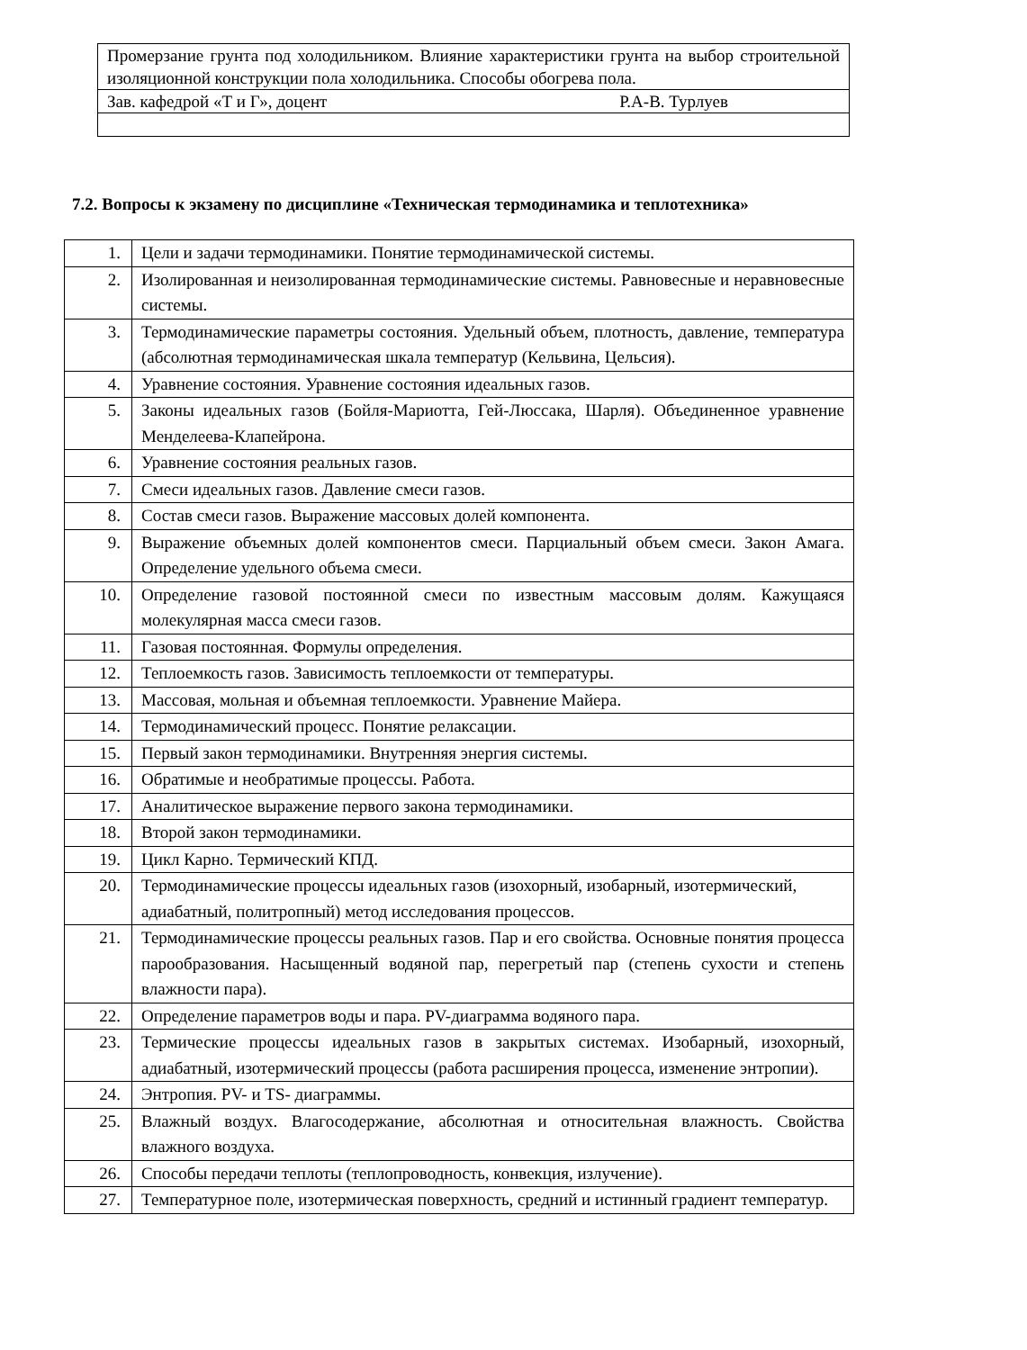| Промерзание грунта под холодильником. Влияние характеристики грунта на выбор строительной изоляционной конструкции пола холодильника. Способы обогрева пола. |
| Зав. кафедрой «Т и Г», доцент Р.А-В. Турлуев |
7.2. Вопросы к экзамену по дисциплине «Техническая термодинамика и теплотехника»
| 1. | Цели и задачи термодинамики. Понятие термодинамической системы. |
| 2. | Изолированная и неизолированная термодинамические системы. Равновесные и неравновесные системы. |
| 3. | Термодинамические параметры состояния. Удельный объем, плотность, давление, температура (абсолютная термодинамическая шкала температур (Кельвина, Цельсия). |
| 4. | Уравнение состояния. Уравнение состояния идеальных газов. |
| 5. | Законы идеальных газов (Бойля-Мариотта, Гей-Люссака, Шарля). Объединенное уравнение Менделеева-Клапейрона. |
| 6. | Уравнение состояния реальных газов. |
| 7. | Смеси идеальных газов. Давление смеси газов. |
| 8. | Состав смеси газов. Выражение массовых долей компонента. |
| 9. | Выражение объемных долей компонентов смеси. Парциальный объем смеси. Закон Амага. Определение удельного объема смеси. |
| 10. | Определение газовой постоянной смеси по известным массовым долям. Кажущаяся молекулярная масса смеси газов. |
| 11. | Газовая постоянная. Формулы определения. |
| 12. | Теплоемкость газов. Зависимость теплоемкости от температуры. |
| 13. | Массовая, мольная и объемная теплоемкости. Уравнение Майера. |
| 14. | Термодинамический процесс. Понятие релаксации. |
| 15. | Первый закон термодинамики. Внутренняя энергия системы. |
| 16. | Обратимые и необратимые процессы. Работа. |
| 17. | Аналитическое выражение первого закона термодинамики. |
| 18. | Второй закон термодинамики. |
| 19. | Цикл Карно. Термический КПД. |
| 20. | Термодинамические процессы идеальных газов (изохорный, изобарный, изотермический, адиабатный, политропный) метод исследования процессов. |
| 21. | Термодинамические процессы реальных газов. Пар и его свойства. Основные понятия процесса парообразования. Насыщенный водяной пар, перегретый пар (степень сухости и степень влажности пара). |
| 22. | Определение параметров воды и пара. PV-диаграмма водяного пара. |
| 23. | Термические процессы идеальных газов в закрытых системах. Изобарный, изохорный, адиабатный, изотермический процессы (работа расширения процесса, изменение энтропии). |
| 24. | Энтропия. PV- и TS- диаграммы. |
| 25. | Влажный воздух. Влагосодержание, абсолютная и относительная влажность. Свойства влажного воздуха. |
| 26. | Способы передачи теплоты (теплопроводность, конвекция, излучение). |
| 27. | Температурное поле, изотермическая поверхность, средний и истинный градиент температур. |